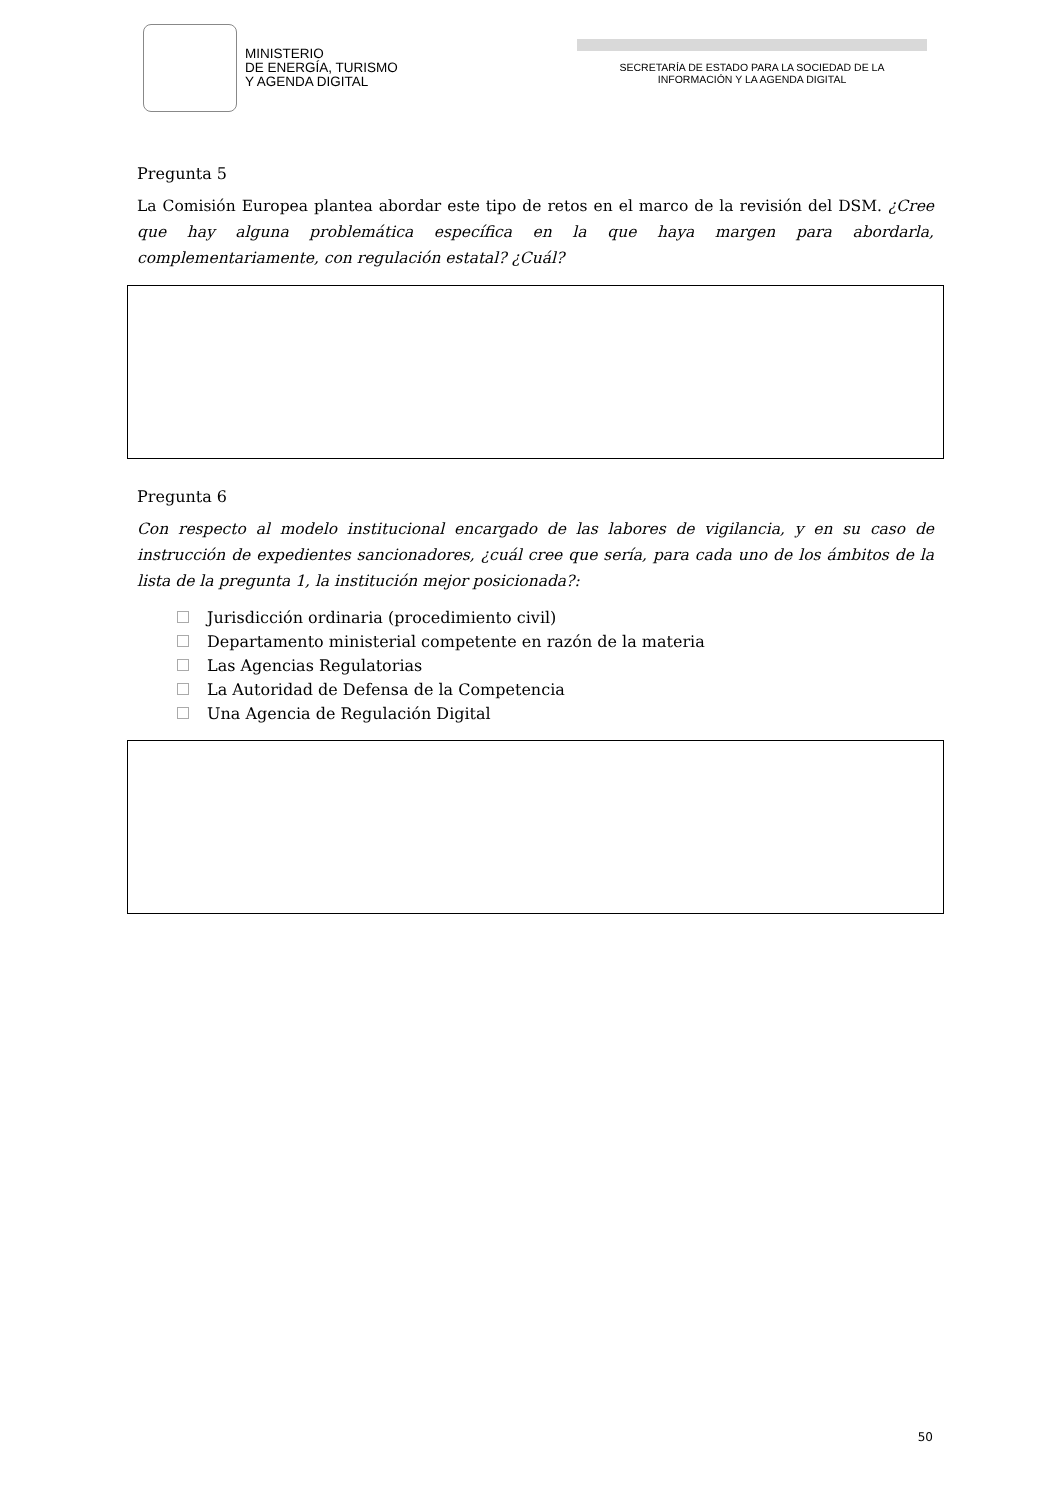MINISTERIO
DE ENERGÍA, TURISMO
Y AGENDA DIGITAL
SECRETARÍA DE ESTADO PARA LA SOCIEDAD DE LA
INFORMACIÓN Y LA AGENDA DIGITAL
Pregunta 5
La Comisión Europea plantea abordar este tipo de retos en el marco de la revisión del DSM. ¿Cree que hay alguna problemática específica en la que haya margen para abordarla, complementariamente, con regulación estatal? ¿Cuál?
Pregunta 6
Con respecto al modelo institucional encargado de las labores de vigilancia, y en su caso de instrucción de expedientes sancionadores, ¿cuál cree que sería, para cada uno de los ámbitos de la lista de la pregunta 1, la institución mejor posicionada?:
Jurisdicción ordinaria (procedimiento civil)
Departamento ministerial competente en razón de la materia
Las Agencias Regulatorias
La Autoridad de Defensa de la Competencia
Una Agencia de Regulación Digital
50